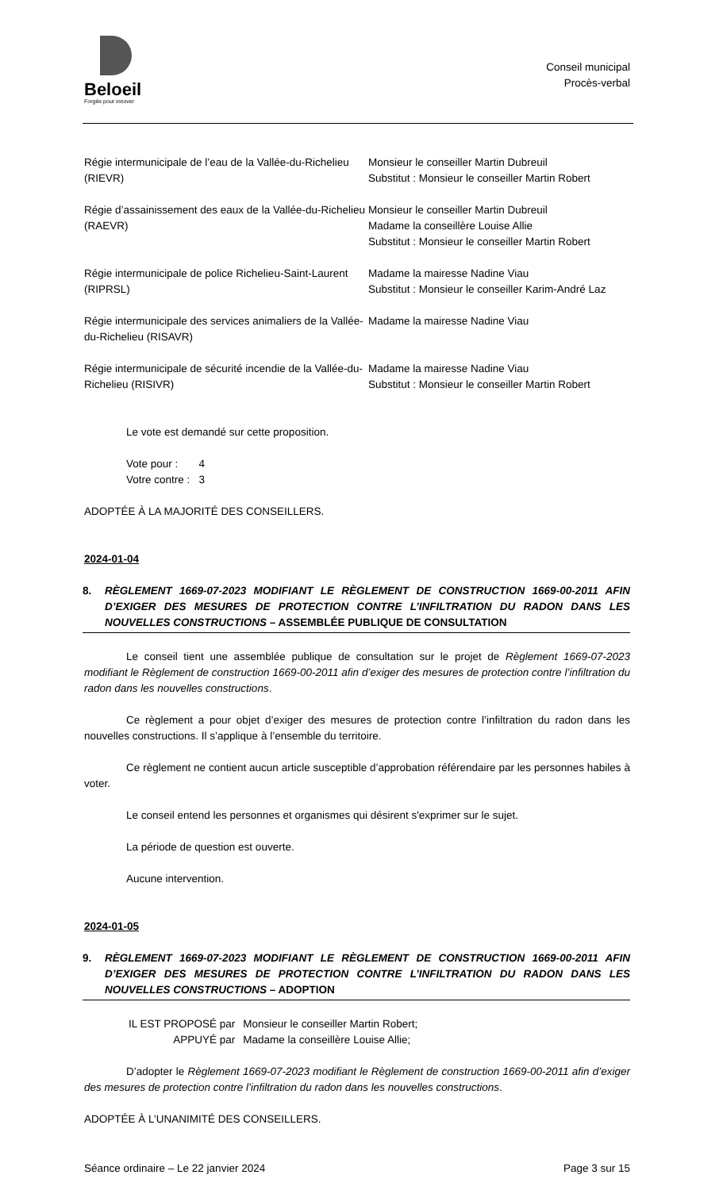Beloeil
Forgée pour innover
Conseil municipal
Procès-verbal
Régie intermunicipale de l’eau de la Vallée-du-Richelieu (RIEVR)
Monsieur le conseiller Martin Dubreuil
Substitut : Monsieur le conseiller Martin Robert
Régie d’assainissement des eaux de la Vallée-du-Richelieu (RAEVR)
Monsieur le conseiller Martin Dubreuil
Madame la conseillère Louise Allie
Substitut : Monsieur le conseiller Martin Robert
Régie intermunicipale de police Richelieu-Saint-Laurent (RIPRSL)
Madame la mairesse Nadine Viau
Substitut : Monsieur le conseiller Karim-André Laz
Régie intermunicipale des services animaliers de la Vallée-du-Richelieu (RISAVR)
Madame la mairesse Nadine Viau
Régie intermunicipale de sécurité incendie de la Vallée-du-Richelieu (RISIVR)
Madame la mairesse Nadine Viau
Substitut : Monsieur le conseiller Martin Robert
Le vote est demandé sur cette proposition.
Vote pour : 4
Votre contre : 3
ADOPTÉE À LA MAJORITÉ DES CONSEILLERS.
2024-01-04
8. RÈGLEMENT 1669-07-2023 MODIFIANT LE RÈGLEMENT DE CONSTRUCTION 1669-00-2011 AFIN D’EXIGER DES MESURES DE PROTECTION CONTRE L’INFILTRATION DU RADON DANS LES NOUVELLES CONSTRUCTIONS – ASSEMBLÉE PUBLIQUE DE CONSULTATION
Le conseil tient une assemblée publique de consultation sur le projet de Règlement 1669-07-2023 modifiant le Règlement de construction 1669-00-2011 afin d’exiger des mesures de protection contre l’infiltration du radon dans les nouvelles constructions.
Ce règlement a pour objet d’exiger des mesures de protection contre l’infiltration du radon dans les nouvelles constructions. Il s’applique à l’ensemble du territoire.
Ce règlement ne contient aucun article susceptible d’approbation référendaire par les personnes habiles à voter.
Le conseil entend les personnes et organismes qui désirent s'exprimer sur le sujet.
La période de question est ouverte.
Aucune intervention.
2024-01-05
9. RÈGLEMENT 1669-07-2023 MODIFIANT LE RÈGLEMENT DE CONSTRUCTION 1669-00-2011 AFIN D’EXIGER DES MESURES DE PROTECTION CONTRE L’INFILTRATION DU RADON DANS LES NOUVELLES CONSTRUCTIONS – ADOPTION
IL EST PROPOSÉ par
APPUYÉ par
Monsieur le conseiller Martin Robert;
Madame la conseillère Louise Allie;
D’adopter le Règlement 1669-07-2023 modifiant le Règlement de construction 1669-00-2011 afin d’exiger des mesures de protection contre l’infiltration du radon dans les nouvelles constructions.
ADOPTÉE À L’UNANIMITÉ DES CONSEILLERS.
Séance ordinaire – Le 22 janvier 2024 Page 3 sur 15